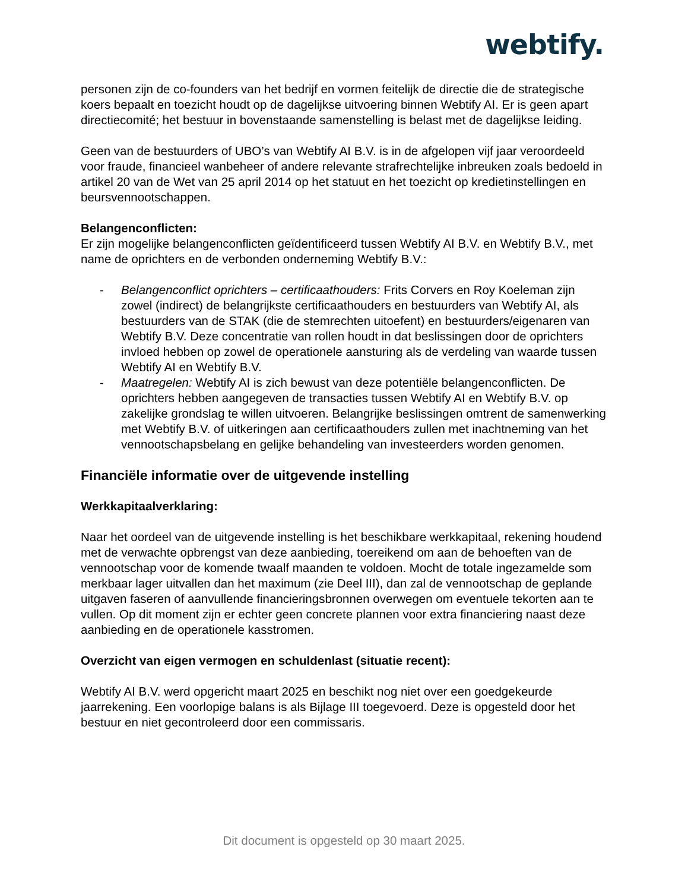webtify.
personen zijn de co-founders van het bedrijf en vormen feitelijk de directie die de strategische koers bepaalt en toezicht houdt op de dagelijkse uitvoering binnen Webtify AI. Er is geen apart directiecomité; het bestuur in bovenstaande samenstelling is belast met de dagelijkse leiding.
Geen van de bestuurders of UBO’s van Webtify AI B.V. is in de afgelopen vijf jaar veroordeeld voor fraude, financieel wanbeheer of andere relevante strafrechtelijke inbreuken zoals bedoeld in artikel 20 van de Wet van 25 april 2014 op het statuut en het toezicht op kredietinstellingen en beursvennootschappen.
Belangenconflicten:
Er zijn mogelijke belangenconflicten geïdentificeerd tussen Webtify AI B.V. en Webtify B.V., met name de oprichters en de verbonden onderneming Webtify B.V.:
- Belangenconflict oprichters – certificaathouders: Frits Corvers en Roy Koeleman zijn zowel (indirect) de belangrijkste certificaathouders en bestuurders van Webtify AI, als bestuurders van de STAK (die de stemrechten uitoefent) en bestuurders/eigenaren van Webtify B.V. Deze concentratie van rollen houdt in dat beslissingen door de oprichters invloed hebben op zowel de operationele aansturing als de verdeling van waarde tussen Webtify AI en Webtify B.V.
- Maatregelen: Webtify AI is zich bewust van deze potentiële belangenconflicten. De oprichters hebben aangegeven de transacties tussen Webtify AI en Webtify B.V. op zakelijke grondslag te willen uitvoeren. Belangrijke beslissingen omtrent de samenwerking met Webtify B.V. of uitkeringen aan certificaathouders zullen met inachtneming van het vennootschapsbelang en gelijke behandeling van investeerders worden genomen.
Financiële informatie over de uitgevende instelling
Werkkapitaalverklaring:
Naar het oordeel van de uitgevende instelling is het beschikbare werkkapitaal, rekening houdend met de verwachte opbrengst van deze aanbieding, toereikend om aan de behoeften van de vennootschap voor de komende twaalf maanden te voldoen. Mocht de totale ingezamelde som merkbaar lager uitvallen dan het maximum (zie Deel III), dan zal de vennootschap de geplande uitgaven faseren of aanvullende financieringsbronnen overwegen om eventuele tekorten aan te vullen. Op dit moment zijn er echter geen concrete plannen voor extra financiering naast deze aanbieding en de operationele kasstromen.
Overzicht van eigen vermogen en schuldenlast (situatie recent):
Webtify AI B.V. werd opgericht maart 2025 en beschikt nog niet over een goedgekeurde jaarrekening. Een voorlopige balans is als Bijlage III toegevoerd. Deze is opgesteld door het bestuur en niet gecontroleerd door een commissaris.
Dit document is opgesteld op 30 maart 2025.